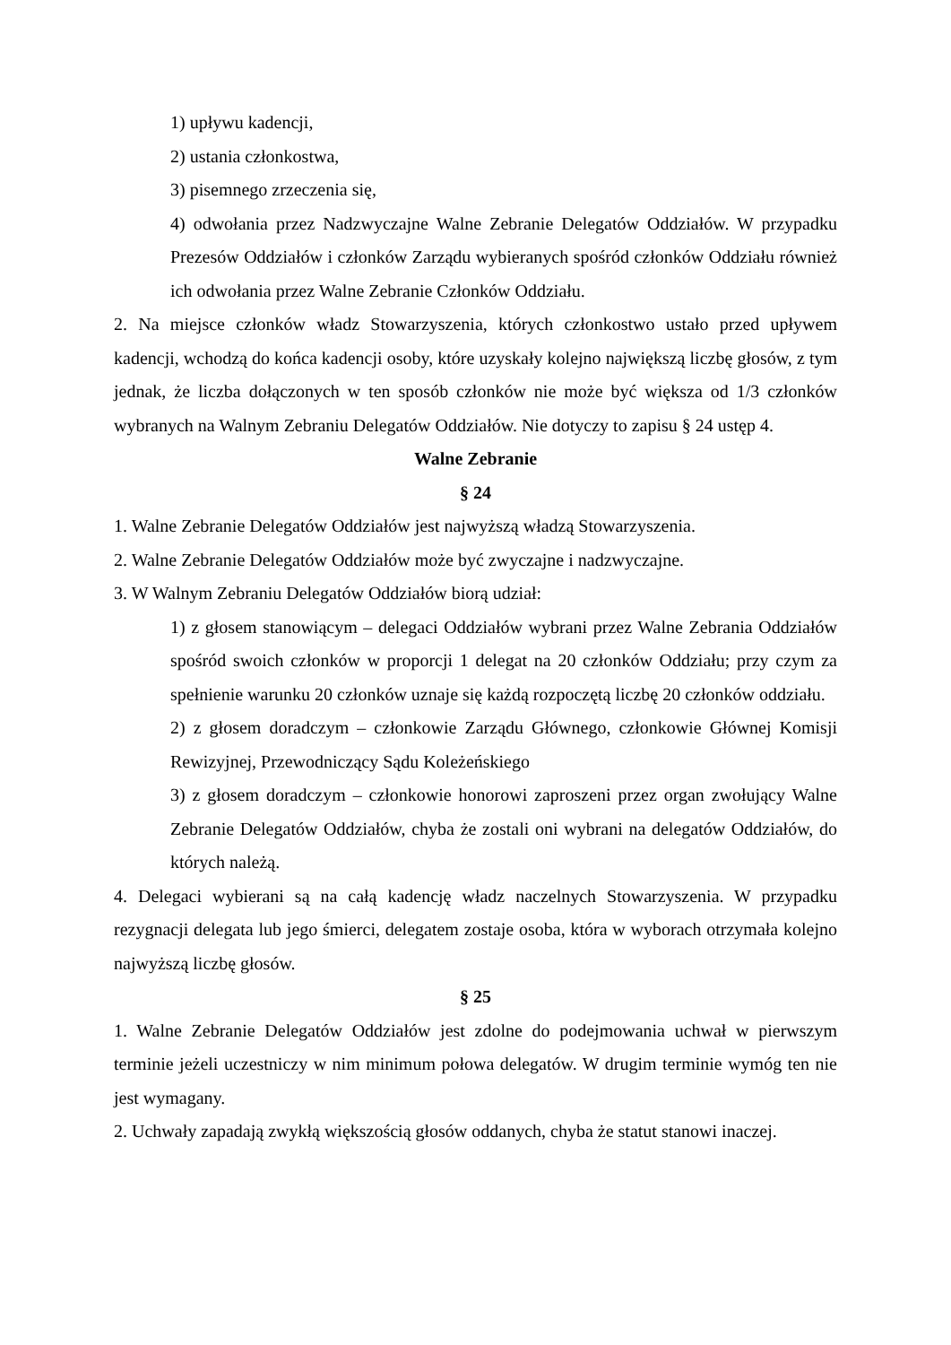1) upływu kadencji,
2) ustania członkostwa,
3) pisemnego zrzeczenia się,
4) odwołania przez Nadzwyczajne Walne Zebranie Delegatów Oddziałów. W przypadku Prezesów Oddziałów i członków Zarządu wybieranych spośród członków Oddziału również ich odwołania przez Walne Zebranie Członków Oddziału.
2. Na miejsce członków władz Stowarzyszenia, których członkostwo ustało przed upływem kadencji, wchodzą do końca kadencji osoby, które uzyskały kolejno największą liczbę głosów, z tym jednak, że liczba dołączonych w ten sposób członków nie może być większa od 1/3 członków wybranych na Walnym Zebraniu Delegatów Oddziałów. Nie dotyczy to zapisu § 24 ustęp 4.
Walne Zebranie
§ 24
1. Walne Zebranie Delegatów Oddziałów jest najwyższą władzą Stowarzyszenia.
2. Walne Zebranie Delegatów Oddziałów może być zwyczajne i nadzwyczajne.
3. W Walnym Zebraniu Delegatów Oddziałów biorą udział:
1) z głosem stanowiącym – delegaci Oddziałów wybrani przez Walne Zebrania Oddziałów spośród swoich członków w proporcji 1 delegat na 20 członków Oddziału; przy czym za spełnienie warunku 20 członków uznaje się każdą rozpoczętą liczbę 20 członków oddziału.
2) z głosem doradczym – członkowie Zarządu Głównego, członkowie Głównej Komisji Rewizyjnej, Przewodniczący Sądu Koleżeńskiego
3) z głosem doradczym – członkowie honorowi zaproszeni przez organ zwołujący Walne Zebranie Delegatów Oddziałów, chyba że zostali oni wybrani na delegatów Oddziałów, do których należą.
4. Delegaci wybierani są na całą kadencję władz naczelnych Stowarzyszenia. W przypadku rezygnacji delegata lub jego śmierci, delegatem zostaje osoba, która w wyborach otrzymała kolejno najwyższą liczbę głosów.
§ 25
1. Walne Zebranie Delegatów Oddziałów jest zdolne do podejmowania uchwał w pierwszym terminie jeżeli uczestniczy w nim minimum połowa delegatów. W drugim terminie wymóg ten nie jest wymagany.
2. Uchwały zapadają zwykłą większością głosów oddanych, chyba że statut stanowi inaczej.